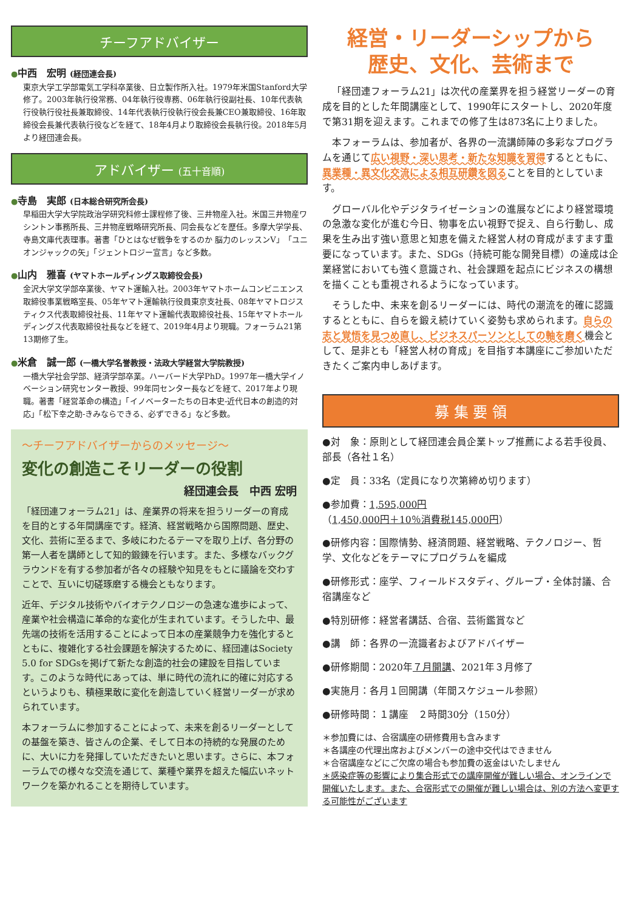チーフアドバイザー
●中西　宏明 (経団連会長)
東京大学工学部電気工学科卒業後、日立製作所入社。1979年米国Stanford大学修了。2003年執行役常務、04年執行役専務、06年執行役副社長、10年代表執行役執行役社長兼取締役、14年代表執行役執行役会長兼CEO兼取締役、16年取締役会長兼代表執行役などを経て、18年4月より取締役会長執行役。2018年5月より経団連会長。
アドバイザー (五十音順)
●寺島　実郎 (日本総合研究所会長)
早稲田大学大学院政治学研究科修士課程修了後、三井物産入社。米国三井物産ワシントン事務所長、三井物産戦略研究所長、同会長などを歴任。多摩大学学長、寺島文庫代表理事。著書「ひとはなぜ戦争をするのか 脳力のレッスンV」「ユニオンジャックの矢」「ジェントロジー宣言」など多数。
●山内　雅喜 (ヤマトホールディングス取締役会長)
金沢大学文学部卒業後、ヤマト運輸入社。2003年ヤマトホームコンビニエンス取締役事業戦略室長、05年ヤマト運輸執行役員東京支社長、08年ヤマトロジスティクス代表取締役社長、11年ヤマト運輸代表取締役社長、15年ヤマトホールディングス代表取締役社長などを経て、2019年4月より現職。フォーラム21第13期修了生。
●米倉　誠一郎 (一橋大学名誉教授・法政大学経営大学院教授)
一橋大学社会学部、経済学部卒業。ハーバード大学PhD。1997年一橋大学イノベーション研究センター教授、99年同センター長などを経て、2017年より現職。著書「経営革命の構造」「イノベーターたちの日本史-近代日本の創造的対応」「松下幸之助-きみならできる、必ずできる」など多数。
～チーフアドバイザーからのメッセージ～
変化の創造こそリーダーの役割
経団連会長　中西 宏明
「経団連フォーラム21」は、産業界の将来を担うリーダーの育成を目的とする年間講座です。経済、経営戦略から国際問題、歴史、文化、芸術に至るまで、多岐にわたるテーマを取り上げ、各分野の第一人者を講師として知的鍛錬を行います。また、多様なバックグラウンドを有する参加者が各々の経験や知見をもとに議論を交わすことで、互いに切磋琢磨する機会ともなります。
近年、デジタル技術やバイオテクノロジーの急速な進歩によって、産業や社会構造に革命的な変化が生まれています。そうした中、最先端の技術を活用することによって日本の産業競争力を強化するとともに、複雑化する社会課題を解決するために、経団連はSociety 5.0 for SDGsを掲げて新たな創造的社会の建設を目指しています。このような時代にあっては、単に時代の流れに的確に対応するというよりも、積極果敢に変化を創造していく経営リーダーが求められています。
本フォーラムに参加することによって、未来を創るリーダーとしての基盤を築き、皆さんの企業、そして日本の持続的な発展のために、大いに力を発揮していただきたいと思います。さらに、本フォーラムでの様々な交流を通じて、業種や業界を超えた幅広いネットワークを築かれることを期待しています。
経営・リーダーシップから
歴史、文化、芸術まで
「経団連フォーラム21」は次代の産業界を担う経営リーダーの育成を目的とした年間講座として、1990年にスタートし、2020年度で第31期を迎えます。これまでの修了生は873名に上りました。
本フォーラムは、参加者が、各界の一流講師陣の多彩なプログラムを通じて広い視野・深い思考・新たな知識を習得するとともに、異業種・異文化交流による相互研鑽を図ることを目的としています。
グローバル化やデジタライゼーションの進展などにより経営環境の急激な変化が進む今日、物事を広い視野で捉え、自ら行動し、成果を生み出す強い意思と知恵を備えた経営人材の育成がますます重要になっています。また、SDGs（持続可能な開発目標）の達成は企業経営においても強く意識され、社会課題を起点にビジネスの構想を描くことも重視されるようになっています。
そうした中、未来を創るリーダーには、時代の潮流を的確に認識するとともに、自らを鍛え続けていく姿勢も求められます。自らの志と覚悟を見つめ直し、ビジネスパーソンとしての軸を磨く機会として、是非とも「経営人材の育成」を目指す本講座にご参加いただきたくご案内申しあげます。
募 集 要 領
●対　象：原則として経団連会員企業トップ推薦による若手役員、部長（各社１名）
●定　員：33名（定員になり次第締め切ります）
●参加費：1,595,000円
（1,450,000円＋10％消費税145,000円）
●研修内容：国際情勢、経済問題、経営戦略、テクノロジー、哲学、文化などをテーマにプログラムを編成
●研修形式：座学、フィールドスタディ、グループ・全体討議、合宿講座など
●特別研修：経営者講話、合宿、芸術鑑賞など
●講　師：各界の一流識者およびアドバイザー
●研修期間：2020年７月開講、2021年３月修了
●実施月：各月１回開講（年間スケジュール参照）
●研修時間：１講座　２時間30分（150分）
＊参加費には、合宿講座の研修費用も含みます
＊各講座の代理出席およびメンバーの途中交代はできません
＊合宿講座などにご欠席の場合も参加費の返金はいたしません
＊感染症等の影響により集合形式での講座開催が難しい場合、オンラインで開催いたします。また、合宿形式での開催が難しい場合は、別の方法へ変更する可能性がございます